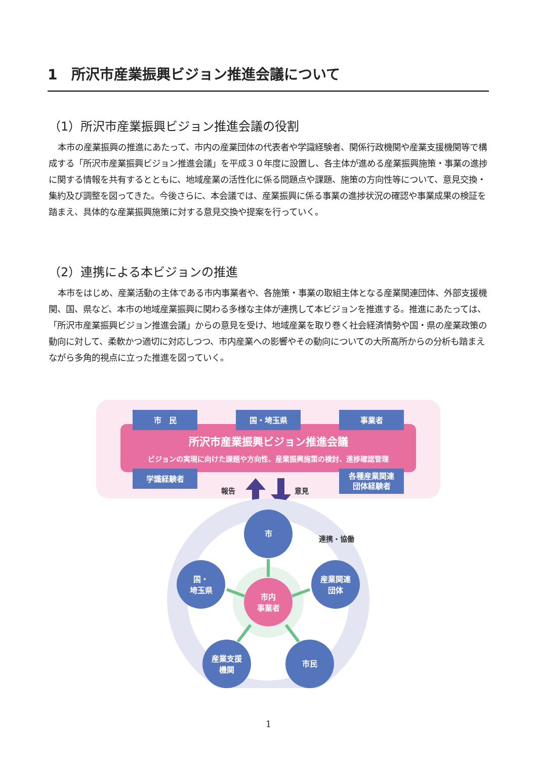1　所沢市産業振興ビジョン推進会議について
（1）所沢市産業振興ビジョン推進会議の役割
本市の産業振興の推進にあたって、市内の産業団体の代表者や学識経験者、関係行政機関や産業支援機関等で構成する「所沢市産業振興ビジョン推進会議」を平成３０年度に設置し、各主体が進める産業振興施策・事業の進捗に関する情報を共有するとともに、地域産業の活性化に係る問題点や課題、施策の方向性等について、意見交換・集約及び調整を図ってきた。今後さらに、本会議では、産業振興に係る事業の進捗状況の確認や事業成果の検証を踏まえ、具体的な産業振興施策に対する意見交換や提案を行っていく。
（2）連携による本ビジョンの推進
本市をはじめ、産業活動の主体である市内事業者や、各施策・事業の取組主体となる産業関連団体、外部支援機関、国、県など、本市の地域産業振興に関わる多様な主体が連携して本ビジョンを推進する。推進にあたっては、「所沢市産業振興ビジョン推進会議」からの意見を受け、地域産業を取り巻く社会経済情勢や国・県の産業政策の動向に対して、柔軟かつ適切に対応しつつ、市内産業への影響やその動向についての大所高所からの分析も踏まえながら多角的視点に立った推進を図っていく。
市　民
国・埼玉県
事業者
学識経験者
各種産業関連
団体経験者
所沢市産業振興ビジョン推進会議
ビジョンの実現に向けた課題や方向性、産業振興施策の検討、進捗確認管理
報告
意見
市
国・
埼玉県
産業関連
団体
産業支援
機関
市民
市内
事業者
連携・協働
1